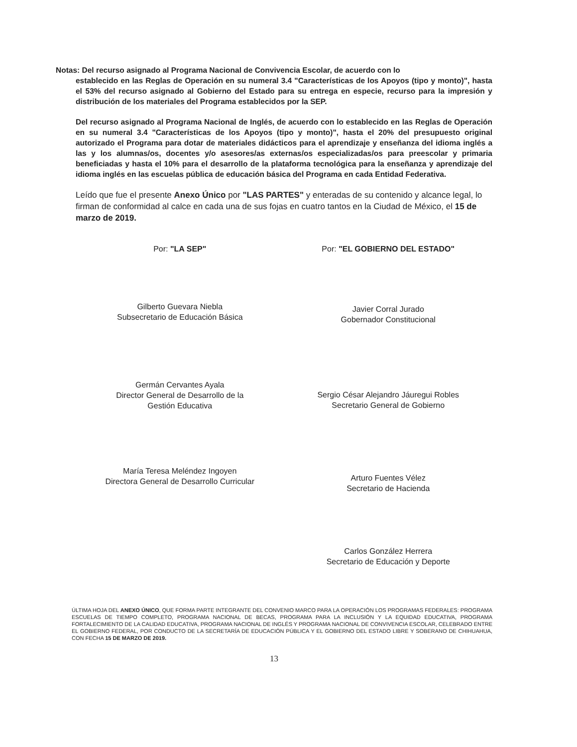Notas: Del recurso asignado al Programa Nacional de Convivencia Escolar, de acuerdo con lo
establecido en las Reglas de Operación en su numeral 3.4 "Características de los Apoyos (tipo y monto)", hasta el 53% del recurso asignado al Gobierno del Estado para su entrega en especie, recurso para la impresión y distribución de los materiales del Programa establecidos por la SEP.
Del recurso asignado al Programa Nacional de Inglés, de acuerdo con lo establecido en las Reglas de Operación en su numeral 3.4 "Características de los Apoyos (tipo y monto)", hasta el 20% del presupuesto original autorizado el Programa para dotar de materiales didácticos para el aprendizaje y enseñanza del idioma inglés a las y los alumnas/os, docentes y/o asesores/as externas/os especializadas/os para preescolar y primaria beneficiadas y hasta el 10% para el desarrollo de la plataforma tecnológica para la enseñanza y aprendizaje del idioma inglés en las escuelas pública de educación básica del Programa en cada Entidad Federativa.
Leído que fue el presente Anexo Único por "LAS PARTES" y enteradas de su contenido y alcance legal, lo firman de conformidad al calce en cada una de sus fojas en cuatro tantos en la Ciudad de México, el 15 de marzo de 2019.
Por: "LA SEP"
Gilberto Guevara Niebla
Subsecretario de Educación Básica
Germán Cervantes Ayala
Director General de Desarrollo de la
Gestión Educativa
María Teresa Meléndez Ingoyen
Directora General de Desarrollo Curricular
Por: "EL GOBIERNO DEL ESTADO"
Javier Corral Jurado
Gobernador Constitucional
Sergio César Alejandro Jáuregui Robles
Secretario General de Gobierno
Arturo Fuentes Vélez
Secretario de Hacienda
Carlos González Herrera
Secretario de Educación y Deporte
ÚLTIMA HOJA DEL ANEXO ÚNICO, QUE FORMA PARTE INTEGRANTE DEL CONVENIO MARCO PARA LA OPERACIÓN LOS PROGRAMAS FEDERALES: PROGRAMA ESCUELAS DE TIEMPO COMPLETO, PROGRAMA NACIONAL DE BECAS, PROGRAMA PARA LA INCLUSIÓN Y LA EQUIDAD EDUCATIVA, PROGRAMA FORTALECIMIENTO DE LA CALIDAD EDUCATIVA, PROGRAMA NACIONAL DE INGLÉS Y PROGRAMA NACIONAL DE CONVIVENCIA ESCOLAR, CELEBRADO ENTRE EL GOBIERNO FEDERAL, POR CONDUCTO DE LA SECRETARÍA DE EDUCACIÓN PÚBLICA Y EL GOBIERNO DEL ESTADO LIBRE Y SOBERANO DE CHIHUAHUA, CON FECHA 15 DE MARZO DE 2019.
13